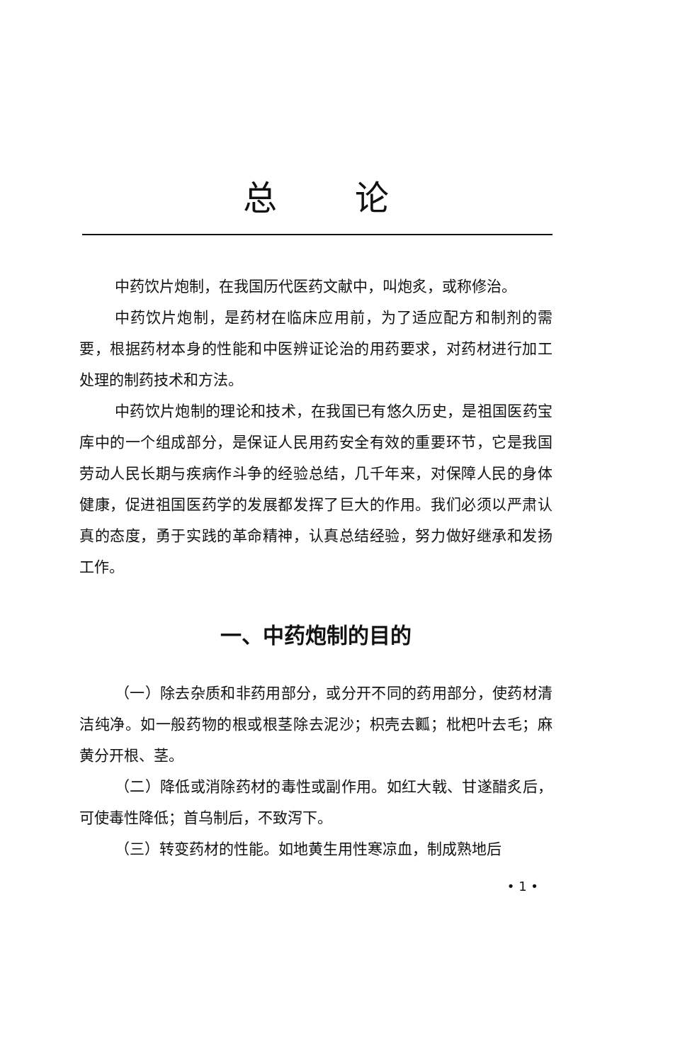总论
中药饮片炮制，在我国历代医药文献中，叫炮炙，或称修治。
中药饮片炮制，是药材在临床应用前，为了适应配方和制剂的需要，根据药材本身的性能和中医辨证论治的用药要求，对药材进行加工处理的制药技术和方法。
中药饮片炮制的理论和技术，在我国已有悠久历史，是祖国医药宝库中的一个组成部分，是保证人民用药安全有效的重要环节，它是我国劳动人民长期与疾病作斗争的经验总结，几千年来，对保障人民的身体健康，促进祖国医药学的发展都发挥了巨大的作用。我们必须以严肃认真的态度，勇于实践的革命精神，认真总结经验，努力做好继承和发扬工作。
一、中药炮制的目的
（一）除去杂质和非药用部分，或分开不同的药用部分，使药材清洁纯净。如一般药物的根或根茎除去泥沙；枳壳去瓤；枇杷叶去毛；麻黄分开根、茎。
（二）降低或消除药材的毒性或副作用。如红大戟、甘遂醋炙后，可使毒性降低；首乌制后，不致泻下。
（三）转变药材的性能。如地黄生用性寒凉血，制成熟地后
• 1 •